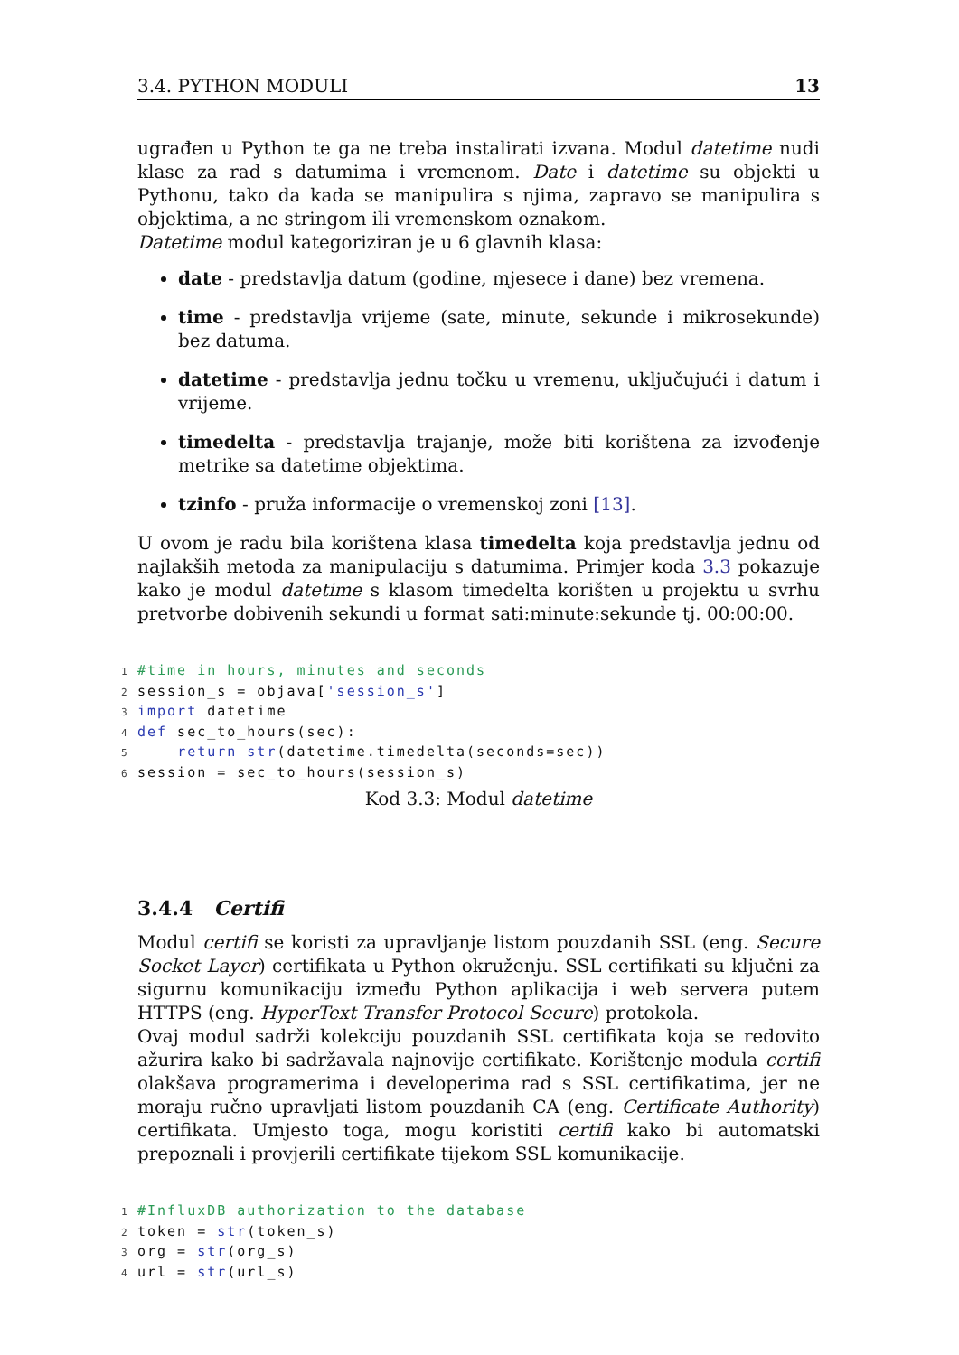3.4. PYTHON MODULI 13
ugrađen u Python te ga ne treba instalirati izvana. Modul datetime nudi klase za rad s datumima i vremenom. Date i datetime su objekti u Pythonu, tako da kada se manipulira s njima, zapravo se manipulira s objektima, a ne stringom ili vremenskom oznakom.
Datetime modul kategoriziran je u 6 glavnih klasa:
date - predstavlja datum (godine, mjesece i dane) bez vremena.
time - predstavlja vrijeme (sate, minute, sekunde i mikrosekunde) bez datuma.
datetime - predstavlja jednu točku u vremenu, uključujući i datum i vrijeme.
timedelta - predstavlja trajanje, može biti korištena za izvođenje metrike sa datetime objektima.
tzinfo - pruža informacije o vremenskoj zoni [13].
U ovom je radu bila korištena klasa timedelta koja predstavlja jednu od najlakših metoda za manipulaciju s datumima. Primjer koda 3.3 pokazuje kako je modul datetime s klasom timedelta korišten u projektu u svrhu pretvorbe dobivenih sekundi u format sati:minute:sekunde tj. 00:00:00.
1#time in hours, minutes and seconds
2session_s = objava['session_s']
3 import datetime
4 def sec_to_hours(sec):
5    return str(datetime.timedelta(seconds=sec))
6session = sec_to_hours(session_s)
Kod 3.3: Modul datetime
3.4.4 Certifi
Modul certifi se koristi za upravljanje listom pouzdanih SSL (eng. Secure Socket Layer) certifikata u Python okruženju. SSL certifikati su ključni za sigurnu komunikaciju između Python aplikacija i web servera putem HTTPS (eng. HyperText Transfer Protocol Secure) protokola.
Ovaj modul sadrži kolekciju pouzdanih SSL certifikata koja se redovito ažurira kako bi sadržavala najnovije certifikate. Korištenje modula certifi olakšava programerima i developerima rad s SSL certifikatima, jer ne moraju ručno upravljati listom pouzdanih CA (eng. Certificate Authority) certifikata. Umjesto toga, mogu koristiti certifi kako bi automatski prepoznali i provjerili certifikate tijekom SSL komunikacije.
1#InfluxDB authorization to the database
2token = str(token_s)
3org = str(org_s)
4url = str(url_s)